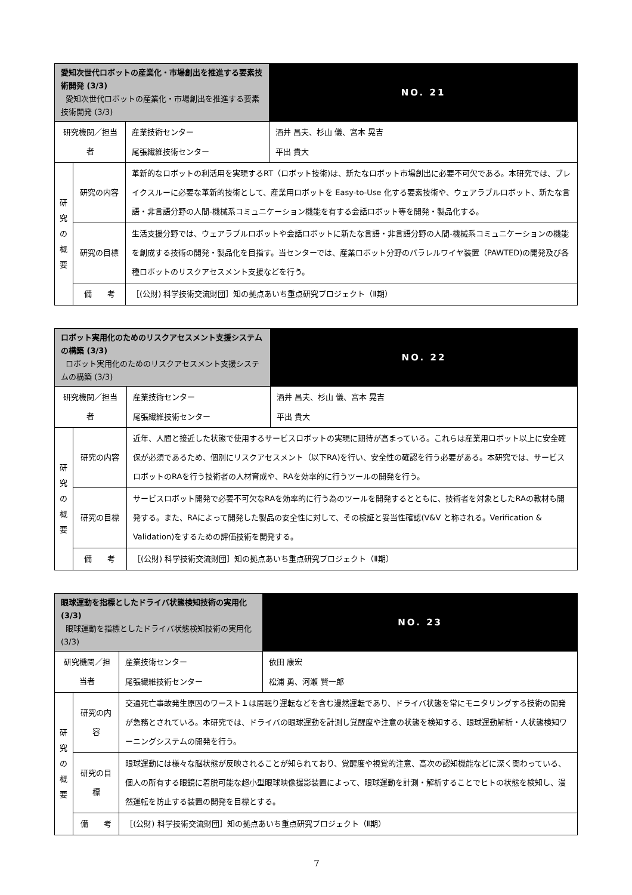| 愛知次世代ロボットの産業化・市場創出を推進する要素技術開発 (3/3) 愛知次世代ロボットの産業化・市場創出を推進する要素技術開発 (3/3) | | | | NO. 21 |
| 研究機関／担当者 | | 産業技術センター 尾張繊維技術センター | 酒井 昌夫、杉山 儀、宮本 晃吉 平出 貴大 | |
| 研 究 の 概 要 | 研究の内容 | 革新的なロボットの利活用を実現するRT（ロボット技術)は、新たなロボット市場創出に必要不可欠である。本研究では、ブレイクスルーに必要な革新的技術として、産業用ロボットを Easy-to-Use 化する要素技術や、ウェアラブルロボット、新たな言語・非言語分野の人間-機械系コミュニケーション機能を有する会話ロボット等を開発・製品化する。 | | |
| | 研究の目標 | 生活支援分野では、ウェアラブルロボットや会話ロボットに新たな言語・非言語分野の人間-機械系コミュニケーションの機能を創成する技術の開発・製品化を目指す。当センターでは、産業ロボット分野のパラレルワイヤ装置（PAWTED)の開発及び各種ロボットのリスクアセスメント支援などを行う。 | | |
| | 備 考 | ［(公財) 科学技術交流財団］知の拠点あいち重点研究プロジェクト（Ⅱ期） | | |
| ロボット実用化のためのリスクアセスメント支援システムの構築 (3/3) ロボット実用化のためのリスクアセスメント支援システムの構築 (3/3) | | | | NO. 22 |
| 研究機関／担当者 | | 産業技術センター 尾張繊維技術センター | 酒井 昌夫、杉山 儀、宮本 晃吉 平出 貴大 | |
| 研 究 の 概 要 | 研究の内容 | 近年、人間と接近した状態で使用するサービスロボットの実現に期待が高まっている。これらは産業用ロボット以上に安全確保が必須であるため、個別にリスクアセスメント（以下RA)を行い、安全性の確認を行う必要がある。本研究では、サービスロボットのRAを行う技術者の人材育成や、RAを効率的に行うツールの開発を行う。 | | |
| | 研究の目標 | サービスロボット開発で必要不可欠なRAを効率的に行う為のツールを開発するとともに、技術者を対象としたRAの教材も開発する。また、RAによって開発した製品の安全性に対して、その検証と妥当性確認(V&V と称される。Verification & Validation)をするための評価技術を開発する。 | | |
| | 備 考 | ［(公財) 科学技術交流財団］知の拠点あいち重点研究プロジェクト（Ⅱ期） | | |
| 眼球運動を指標としたドライバ状態検知技術の実用化 (3/3) 眼球運動を指標としたドライバ状態検知技術の実用化 (3/3) | | | | NO. 23 |
| 研究機関／担当者 | | 産業技術センター 尾張繊維技術センター | 依田 康宏 松浦 勇、河瀬 賢一郎 | |
| 研 究 の 概 要 | 研究の内容 | 交通死亡事故発生原因のワースト１は居眠り運転などを含む漫然運転であり、ドライバ状態を常にモニタリングする技術の開発が急務とされている。本研究では、ドライバの眼球運動を計測し覚醒度や注意の状態を検知する、眼球運動解析・人状態検知ワーニングシステムの開発を行う。 | | |
| | 研究の目標 | 眼球運動には様々な脳状態が反映されることが知られており、覚醒度や視覚的注意、高次の認知機能などに深く関わっている、個人の所有する眼鏡に着脱可能な超小型眼球映像撮影装置によって、眼球運動を計測・解析することでヒトの状態を検知し、漫然運転を防止する装置の開発を目標とする。 | | |
| | 備 考 | ［(公財) 科学技術交流財団］知の拠点あいち重点研究プロジェクト（Ⅱ期） | | |
7